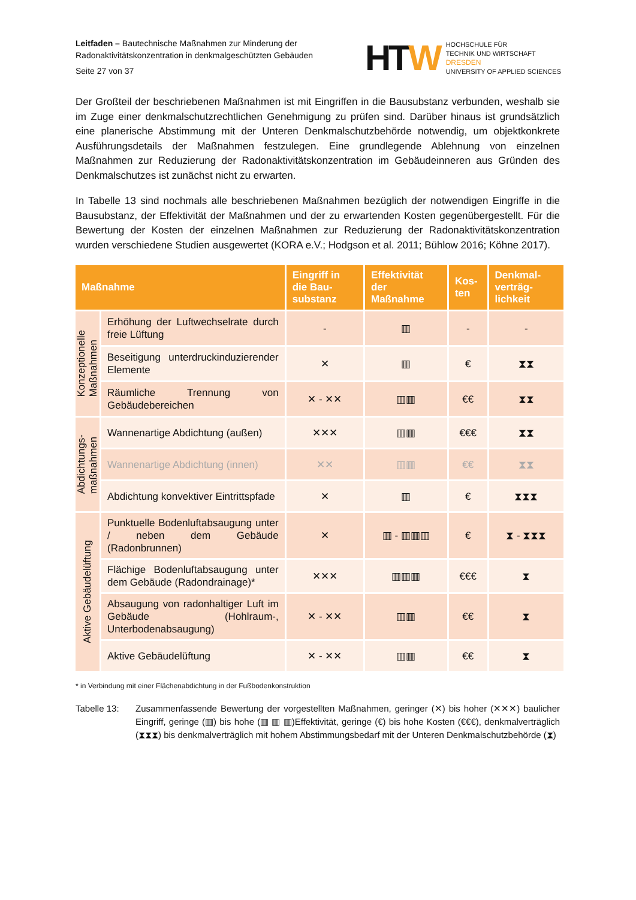Leitfaden – Bautechnische Maßnahmen zur Minderung der
Radonaktivitätskonzentration in denkmalgeschützten Gebäuden
Seite 27 von 37
HTW
HOCHSCHULE FÜR
TECHNIK UND WIRTSCHAFT
DRESDEN
UNIVERSITY OF APPLIED SCIENCES
Der Großteil der beschriebenen Maßnahmen ist mit Eingriffen in die Bausubstanz verbunden, weshalb sie im Zuge einer denkmalschutzrechtlichen Genehmigung zu prüfen sind. Darüber hinaus ist grundsätzlich eine planerische Abstimmung mit der Unteren Denkmalschutzbehörde notwendig, um objektkonkrete Ausführungsdetails der Maßnahmen festzulegen. Eine grundlegende Ablehnung von einzelnen Maßnahmen zur Reduzierung der Radonaktivitätskonzentration im Gebäudeinneren aus Gründen des Denkmalschutzes ist zunächst nicht zu erwarten.
In Tabelle 13 sind nochmals alle beschriebenen Maßnahmen bezüglich der notwendigen Eingriffe in die Bausubstanz, der Effektivität der Maßnahmen und der zu erwartenden Kosten gegenübergestellt. Für die Bewertung der Kosten der einzelnen Maßnahmen zur Reduzierung der Radonaktivitätskonzentration wurden verschiedene Studien ausgewertet (KORA e.V.; Hodgson et al. 2011; Bühlow 2016; Köhne 2017).
| Maßnahme | | Eingriff in die Bau-substanz | Effektivität der Maßnahme | Kos-ten | Denkmal-verträg-lichkeit |
| --- | --- | --- | --- | --- | --- |
| Konzeptionelle Maßnahmen | Erhöhung der Luftwechselrate durch freie Lüftung | - | ▥ | - | - |
| | Beseitigung unterdruckinduzierender Elemente | ✕ | ▥ | € | ⧗⧗ |
| | Räumliche Trennung von Gebäudebereichen | ✕ - ✕✕ | ▥▥ | €€ | ⧗⧗ |
| Abdichtungs- maßnahmen | Wannenartige Abdichtung (außen) | ✕✕✕ | ▥▥ | €€€ | ⧗⧗ |
| | Wannenartige Abdichtung (innen) | ✕✕ | ▥▥ | €€ | ⧗⧗ |
| | Abdichtung konvektiver Eintrittspfade | ✕ | ▥ | € | ⧗⧗⧗ |
| Aktive Gebäudelüftung | Punktuelle Bodenluftabsaugung unter / neben dem Gebäude (Radonbrunnen) | ✕ | ▥ - ▥▥▥ | € | ⧗ - ⧗⧗⧗ |
| | Flächige Bodenluftabsaugung unter dem Gebäude (Radondrainage)* | ✕✕✕ | ▥▥▥ | €€€ | ⧗ |
| | Absaugung von radonhaltiger Luft im Gebäude (Hohlraum-, Unterbodenabsaugung) | ✕ - ✕✕ | ▥▥ | €€ | ⧗ |
| | Aktive Gebäudelüftung | ✕ - ✕✕ | ▥▥ | €€ | ⧗ |
* in Verbindung mit einer Flächenabdichtung in der Fußbodenkonstruktion
Tabelle 13: Zusammenfassende Bewertung der vorgestellten Maßnahmen, geringer (✕) bis hoher (✕✕✕) baulicher Eingriff, geringe (▥) bis hohe (▥ ▥ ▥)Effektivität, geringe (€) bis hohe Kosten (€€€), denkmalverträglich (⧗⧗⧗) bis denkmalverträglich mit hohem Abstimmungsbedarf mit der Unteren Denkmalschutzbehörde (⧗)